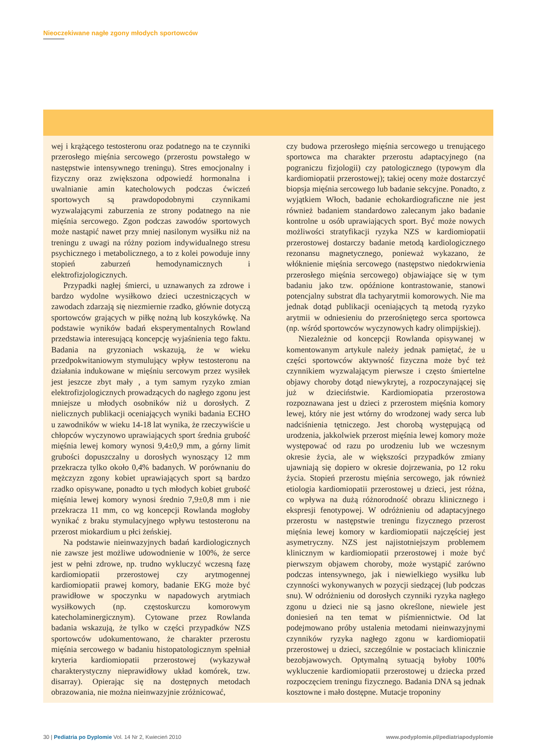Nieoczekiwane nagłe zgony młodych sportowców
wej i krążącego testosteronu oraz podatnego na te czynniki przerosłego mięśnia sercowego (przerostu powstałego w następstwie intensywnego treningu). Stres emocjonalny i fizyczny oraz zwiększona odpowiedź hormonalna i uwalnianie amin katecholowych podczas ćwiczeń sportowych są prawdopodobnymi czynnikami wyzwalającymi zaburzenia ze strony podatnego na nie mięśnia sercowego. Zgon podczas zawodów sportowych może nastąpić nawet przy mniej nasilonym wysiłku niż na treningu z uwagi na różny poziom indywidualnego stresu psychicznego i metabolicznego, a to z kolei powoduje inny stopień zaburzeń hemodynamicznych i elektrofizjologicznych.
Przypadki nagłej śmierci, u uznawanych za zdrowe i bardzo wydolne wysiłkowo dzieci uczestniczących w zawodach zdarzają się niezmiernie rzadko, głównie dotyczą sportowców grających w piłkę nożną lub koszykówkę. Na podstawie wyników badań eksperymentalnych Rowland przedstawia interesującą koncepcję wyjaśnienia tego faktu. Badania na gryzoniach wskazują, że w wieku przedpokwitaniowym stymulujący wpływ testosteronu na działania indukowane w mięśniu sercowym przez wysiłek jest jeszcze zbyt mały , a tym samym ryzyko zmian elektrofizjologicznych prowadzących do nagłego zgonu jest mniejsze u młodych osobników niż u dorosłych. Z nielicznych publikacji oceniających wyniki badania ECHO u zawodników w wieku 14-18 lat wynika, że rzeczywiście u chłopców wyczynowo uprawiających sport średnia grubość mięśnia lewej komory wynosi 9,4±0,9 mm, a górny limit grubości dopuszczalny u dorosłych wynoszący 12 mm przekracza tylko około 0,4% badanych. W porównaniu do mężczyzn zgony kobiet uprawiających sport są bardzo rzadko opisywane, ponadto u tych młodych kobiet grubość mięśnia lewej komory wynosi średnio 7,9±0,8 mm i nie przekracza 11 mm, co wg koncepcji Rowlanda mogłoby wynikać z braku stymulacyjnego wpływu testosteronu na przerost miokardium u płci żeńskiej.
Na podstawie nieinwazyjnych badań kardiologicznych nie zawsze jest możliwe udowodnienie w 100%, że serce jest w pełni zdrowe, np. trudno wykluczyć wczesną fazę kardiomiopatii przerostowej czy arytmogennej kardiomiopatii prawej komory, badanie EKG może być prawidłowe w spoczynku w napadowych arytmiach wysiłkowych (np. częstoskurczu komorowym katecholaminergicznym). Cytowane przez Rowlanda badania wskazują, że tylko w części przypadków NZS sportowców udokumentowano, że charakter przerostu mięśnia sercowego w badaniu histopatologicznym spełniał kryteria kardiomiopatii przerostowej (wykazywał charakterystyczny nieprawidłowy układ komórek, tzw. disarray). Opierając się na dostępnych metodach obrazowania, nie można nieinwazyjnie zróżnicować,
czy budowa przerosłego mięśnia sercowego u trenującego sportowca ma charakter przerostu adaptacyjnego (na pograniczu fizjologii) czy patologicznego (typowym dla kardiomiopatii przerostowej); takiej oceny może dostarczyć biopsja mięśnia sercowego lub badanie sekcyjne. Ponadto, z wyjątkiem Włoch, badanie echokardiograficzne nie jest również badaniem standardowo zalecanym jako badanie kontrolne u osób uprawiających sport. Być może nowych możliwości stratyfikacji ryzyka NZS w kardiomiopatii przerostowej dostarczy badanie metodą kardiologicznego rezonansu magnetycznego, ponieważ wykazano, że włóknienie mięśnia sercowego (następstwo niedokrwienia przerosłego mięśnia sercowego) objawiające się w tym badaniu jako tzw. opóźnione kontrastowanie, stanowi potencjalny substrat dla tachyarytmii komorowych. Nie ma jednak dotąd publikacji oceniających tą metodą ryzyko arytmii w odniesieniu do przerośniętego serca sportowca (np. wśród sportowców wyczynowych kadry olimpijskiej).
Niezależnie od koncepcji Rowlanda opisywanej w komentowanym artykule należy jednak pamiętać, że u części sportowców aktywność fizyczna może być też czynnikiem wyzwalającym pierwsze i często śmiertelne objawy choroby dotąd niewykrytej, a rozpoczynającej się już w dzieciństwie. Kardiomiopatia przerostowa rozpoznawana jest u dzieci z przerostem mięśnia komory lewej, który nie jest wtórny do wrodzonej wady serca lub nadciśnienia tętniczego. Jest chorobą występującą od urodzenia, jakkolwiek przerost mięśnia lewej komory może występować od razu po urodzeniu lub we wczesnym okresie życia, ale w większości przypadków zmiany ujawniają się dopiero w okresie dojrzewania, po 12 roku życia. Stopień przerostu mięśnia sercowego, jak również etiologia kardiomiopatii przerostowej u dzieci, jest różna, co wpływa na dużą różnorodność obrazu klinicznego i ekspresji fenotypowej. W odróżnieniu od adaptacyjnego przerostu w następstwie treningu fizycznego przerost mięśnia lewej komory w kardiomiopatii najczęściej jest asymetryczny. NZS jest najistotniejszym problemem klinicznym w kardiomiopatii przerostowej i może być pierwszym objawem choroby, może wystąpić zarówno podczas intensywnego, jak i niewielkiego wysiłku lub czynności wykonywanych w pozycji siedzącej (lub podczas snu). W odróżnieniu od dorosłych czynniki ryzyka nagłego zgonu u dzieci nie są jasno określone, niewiele jest doniesień na ten temat w piśmiennictwie. Od lat podejmowano próby ustalenia metodami nieinwazyjnymi czynników ryzyka nagłego zgonu w kardiomiopatii przerostowej u dzieci, szczególnie w postaciach klinicznie bezobjawowych. Optymalną sytuacją byłoby 100% wykluczenie kardiomiopatii przerostowej u dziecka przed rozpoczęciem treningu fizycznego. Badania DNA są jednak kosztowne i mało dostępne. Mutacje troponiny
30 | Pediatria po Dyplomie Vol. 14 Nr 2, Kwiecień 2010 www.podyplomie.pl/pediatriapodyplomie